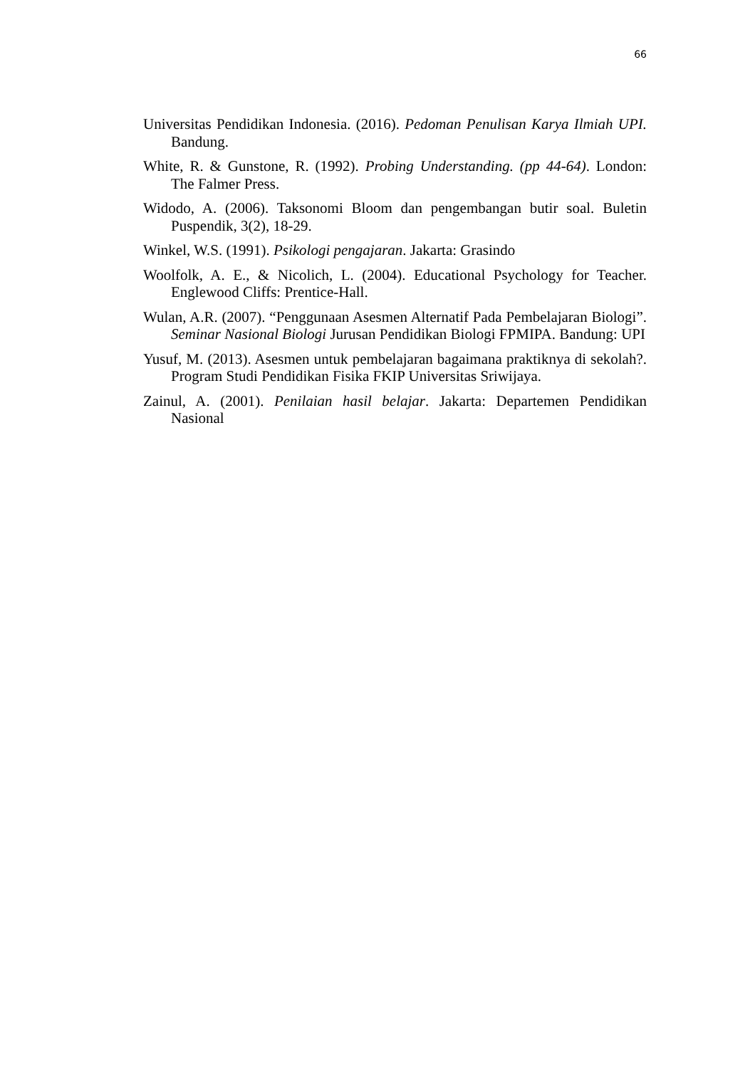66
Universitas Pendidikan Indonesia. (2016). Pedoman Penulisan Karya Ilmiah UPI. Bandung.
White, R. & Gunstone, R. (1992). Probing Understanding. (pp 44-64). London: The Falmer Press.
Widodo, A. (2006). Taksonomi Bloom dan pengembangan butir soal. Buletin Puspendik, 3(2), 18-29.
Winkel, W.S. (1991). Psikologi pengajaran. Jakarta: Grasindo
Woolfolk, A. E., & Nicolich, L. (2004). Educational Psychology for Teacher. Englewood Cliffs: Prentice-Hall.
Wulan, A.R. (2007). “Penggunaan Asesmen Alternatif Pada Pembelajaran Biologi”. Seminar Nasional Biologi Jurusan Pendidikan Biologi FPMIPA. Bandung: UPI
Yusuf, M. (2013). Asesmen untuk pembelajaran bagaimana praktiknya di sekolah?. Program Studi Pendidikan Fisika FKIP Universitas Sriwijaya.
Zainul, A. (2001). Penilaian hasil belajar. Jakarta: Departemen Pendidikan Nasional